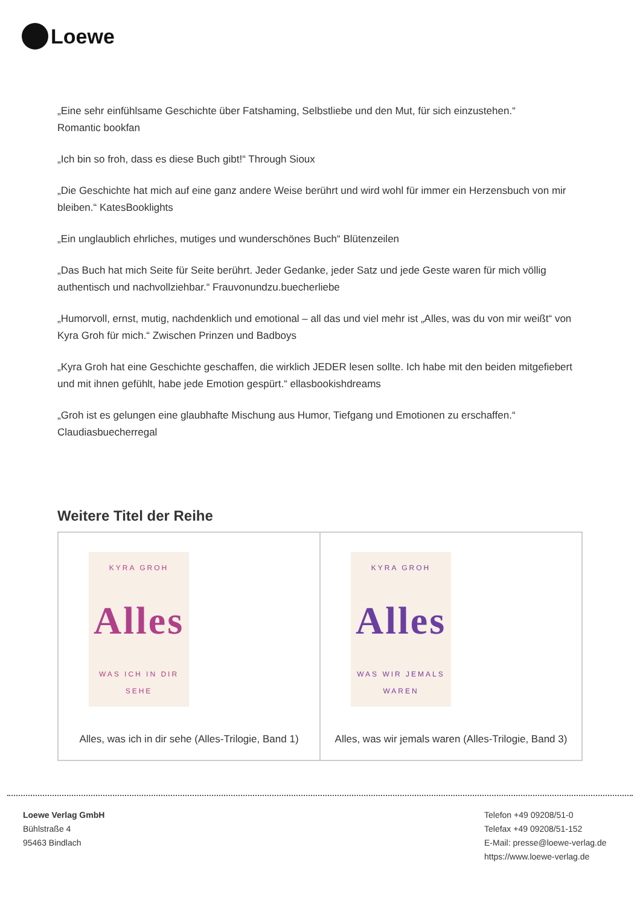Loewe
„Eine sehr einfühlsame Geschichte über Fatshaming, Selbstliebe und den Mut, für sich einzustehen.“
Romantic bookfan
„Ich bin so froh, dass es diese Buch gibt!“ Through Sioux
„Die Geschichte hat mich auf eine ganz andere Weise berührt und wird wohl für immer ein Herzensbuch von mir bleiben.“ KatesBooklights
„Ein unglaublich ehrliches, mutiges und wunderschönes Buch“ Blütenzeilen
„Das Buch hat mich Seite für Seite berührt. Jeder Gedanke, jeder Satz und jede Geste waren für mich völlig authentisch und nachvollziehbar.“ Frauvonundzu.buecherliebe
„Humorvoll, ernst, mutig, nachdenklich und emotional – all das und viel mehr ist „Alles, was du von mir weißt“ von Kyra Groh für mich.“ Zwischen Prinzen und Badboys
„Kyra Groh hat eine Geschichte geschaffen, die wirklich JEDER lesen sollte. Ich habe mit den beiden mitgefiebert und mit ihnen gefühlt, habe jede Emotion gespürt.“ ellasbookishdreams
„Groh ist es gelungen eine glaubhafte Mischung aus Humor, Tiefgang und Emotionen zu erschaffen.“
Claudiasbuecherregal
Weitere Titel der Reihe
| KYRA GROH Alles WAS ICH IN DIR SEHE Alles, was ich in dir sehe (Alles-Trilogie, Band 1) | KYRA GROH Alles WAS WIR JEMALS WAREN Alles, was wir jemals waren (Alles-Trilogie, Band 3) |
Loewe Verlag GmbH
Bühlstraße 4
95463 Bindlach
Telefon +49 09208/51-0
Telefax +49 09208/51-152
E-Mail: presse@loewe-verlag.de
https://www.loewe-verlag.de